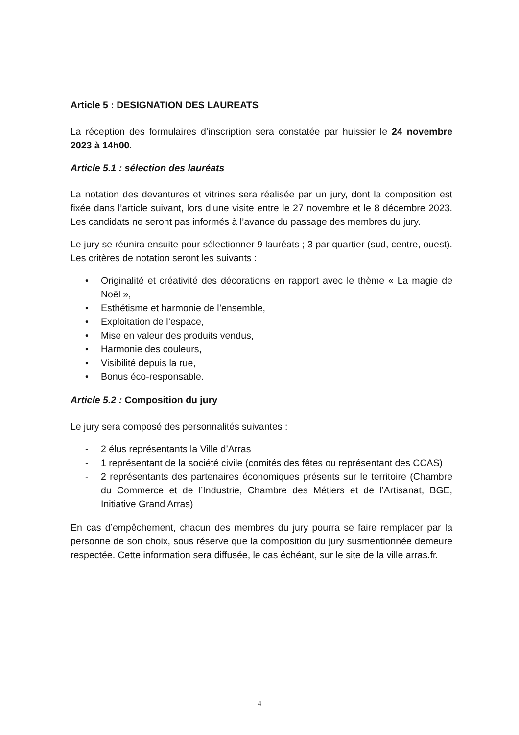Article 5 : DESIGNATION DES LAUREATS
La réception des formulaires d’inscription sera constatée par huissier le 24 novembre 2023 à 14h00.
Article 5.1 : sélection des lauréats
La notation des devantures et vitrines sera réalisée par un jury, dont la composition est fixée dans l’article suivant, lors d’une visite entre le 27 novembre et le 8 décembre 2023. Les candidats ne seront pas informés à l’avance du passage des membres du jury.
Le jury se réunira ensuite pour sélectionner 9 lauréats ; 3 par quartier (sud, centre, ouest). Les critères de notation seront les suivants :
• Originalité et créativité des décorations en rapport avec le thème « La magie de Noël »,
• Esthétisme et harmonie de l’ensemble,
• Exploitation de l’espace,
• Mise en valeur des produits vendus,
• Harmonie des couleurs,
• Visibilité depuis la rue,
• Bonus éco-responsable.
Article 5.2 : Composition du jury
Le jury sera composé des personnalités suivantes :
- 2 élus représentants la Ville d’Arras
- 1 représentant de la société civile (comités des fêtes ou représentant des CCAS)
- 2 représentants des partenaires économiques présents sur le territoire (Chambre du Commerce et de l’Industrie, Chambre des Métiers et de l’Artisanat, BGE, Initiative Grand Arras)
En cas d’empêchement, chacun des membres du jury pourra se faire remplacer par la personne de son choix, sous réserve que la composition du jury susmentionnée demeure respectée. Cette information sera diffusée, le cas échéant, sur le site de la ville arras.fr.
4